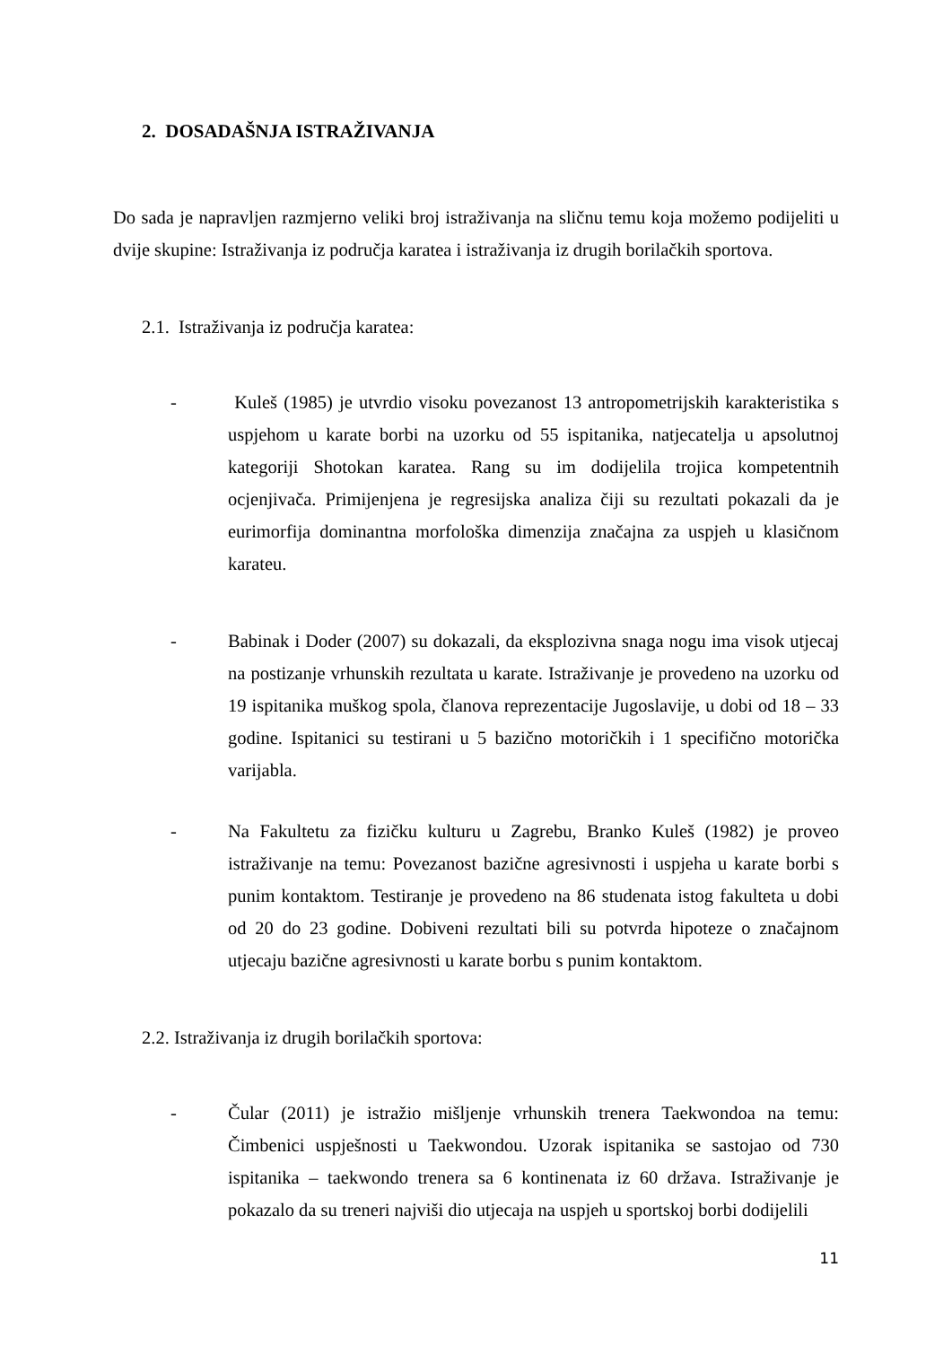2. DOSADAŠNJA ISTRAŽIVANJA
Do sada je napravljen razmjerno veliki broj istraživanja na sličnu temu koja možemo podijeliti u dvije skupine: Istraživanja iz područja karatea i istraživanja iz drugih borilačkih sportova.
2.1. Istraživanja iz područja karatea:
- Kuleš (1985) je utvrdio visoku povezanost 13 antropometrijskih karakteristika s uspjehom u karate borbi na uzorku od 55 ispitanika, natjecatelja u apsolutnoj kategoriji Shotokan karatea. Rang su im dodijelila trojica kompetentnih ocjenjivača. Primijenjena je regresijska analiza čiji su rezultati pokazali da je eurimorfija dominantna morfološka dimenzija značajna za uspjeh u klasičnom karateu.
- Babinak i Doder (2007) su dokazali, da eksplozivna snaga nogu ima visok utjecaj na postizanje vrhunskih rezultata u karate. Istraživanje je provedeno na uzorku od 19 ispitanika muškog spola, članova reprezentacije Jugoslavije, u dobi od 18 – 33 godine. Ispitanici su testirani u 5 bazično motoričkih i 1 specifično motorička varijabla.
- Na Fakultetu za fizičku kulturu u Zagrebu, Branko Kuleš (1982) je proveo istraživanje na temu: Povezanost bazične agresivnosti i uspjeha u karate borbi s punim kontaktom. Testiranje je provedeno na 86 studenata istog fakulteta u dobi od 20 do 23 godine. Dobiveni rezultati bili su potvrda hipoteze o značajnom utjecaju bazične agresivnosti u karate borbu s punim kontaktom.
2.2. Istraživanja iz drugih borilačkih sportova:
- Čular (2011) je istražio mišljenje vrhunskih trenera Taekwondoa na temu: Čimbenici uspješnosti u Taekwondou. Uzorak ispitanika se sastojao od 730 ispitanika – taekwondo trenera sa 6 kontinenata iz 60 država. Istraživanje je pokazalo da su treneri najviši dio utjecaja na uspjeh u sportskoj borbi dodijelili
11